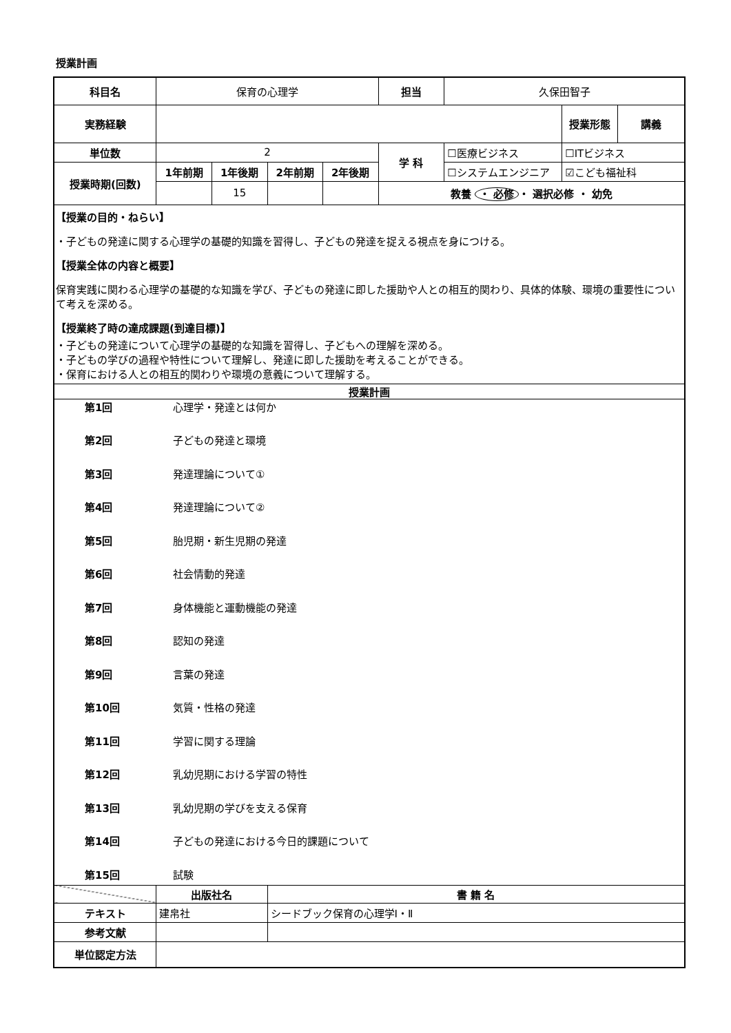授業計画
| 科目名 | 保育の心理学 | | | | 担当 | 久保田智子 | | |
| 実務経験 | | | | | | | 授業形態 | 講義 |
| 単位数 | 2 | | | | 学 科 | ☐医療ビジネス | ☐ITビジネス | |
| 授業時期(回数) | 1年前期 | 1年後期 | 2年前期 | 2年後期 | | ☐システムエンジニア | ☑こども福祉科 | |
| | | 15 | | | 教養 ・ 必修 ・ 選択必修 ・ 幼免 | | | |
| 【授業の目的・ねらい】 ・子どもの発達に関する心理学の基礎的知識を習得し、子どもの発達を捉える視点を身につける。 【授業全体の内容と概要】 保育実践に関わる心理学の基礎的な知識を学び、子どもの発達に即した援助や人との相互的関わり、具体的体験、環境の重要性について考えを深める。 【授業終了時の達成課題(到達目標)】 ・子どもの発達について心理学の基礎的な知識を習得し、子どもへの理解を深める。 ・子どもの学びの過程や特性について理解し、発達に即した援助を考えることができる。 ・保育における人との相互的関わりや環境の意義について理解する。 | | | | | | | | |
| 授業計画 | | | | | | | | |
| / / 第1回 / 心理学・発達とは何か / / / 第2回 / 子どもの発達と環境 / / / 第3回 / 発達理論について① / / / 第4回 / 発達理論について② / / / 第5回 / 胎児期・新生児期の発達 / / / 第6回 / 社会情動的発達 / / / 第7回 / 身体機能と運動機能の発達 / / / 第8回 / 認知の発達 / / / 第9回 / 言葉の発達 / / / 第10回 / 気質・性格の発達 / / / 第11回 / 学習に関する理論 / / / 第12回 / 乳幼児期における学習の特性 / / / 第13回 / 乳幼児期の学びを支える保育 / / / 第14回 / 子どもの発達における今日的課題について / / / 第15回 / 試験 / | | | | | | | | |
| | 出版社名 | | 書 籍 名 | | | | | |
| テキスト | 建帛社 | | シードブック保育の心理学Ⅰ・Ⅱ | | | | | |
| 参考文献 | | | | | | | | |
| 単位認定方法 | | | | | | | | |